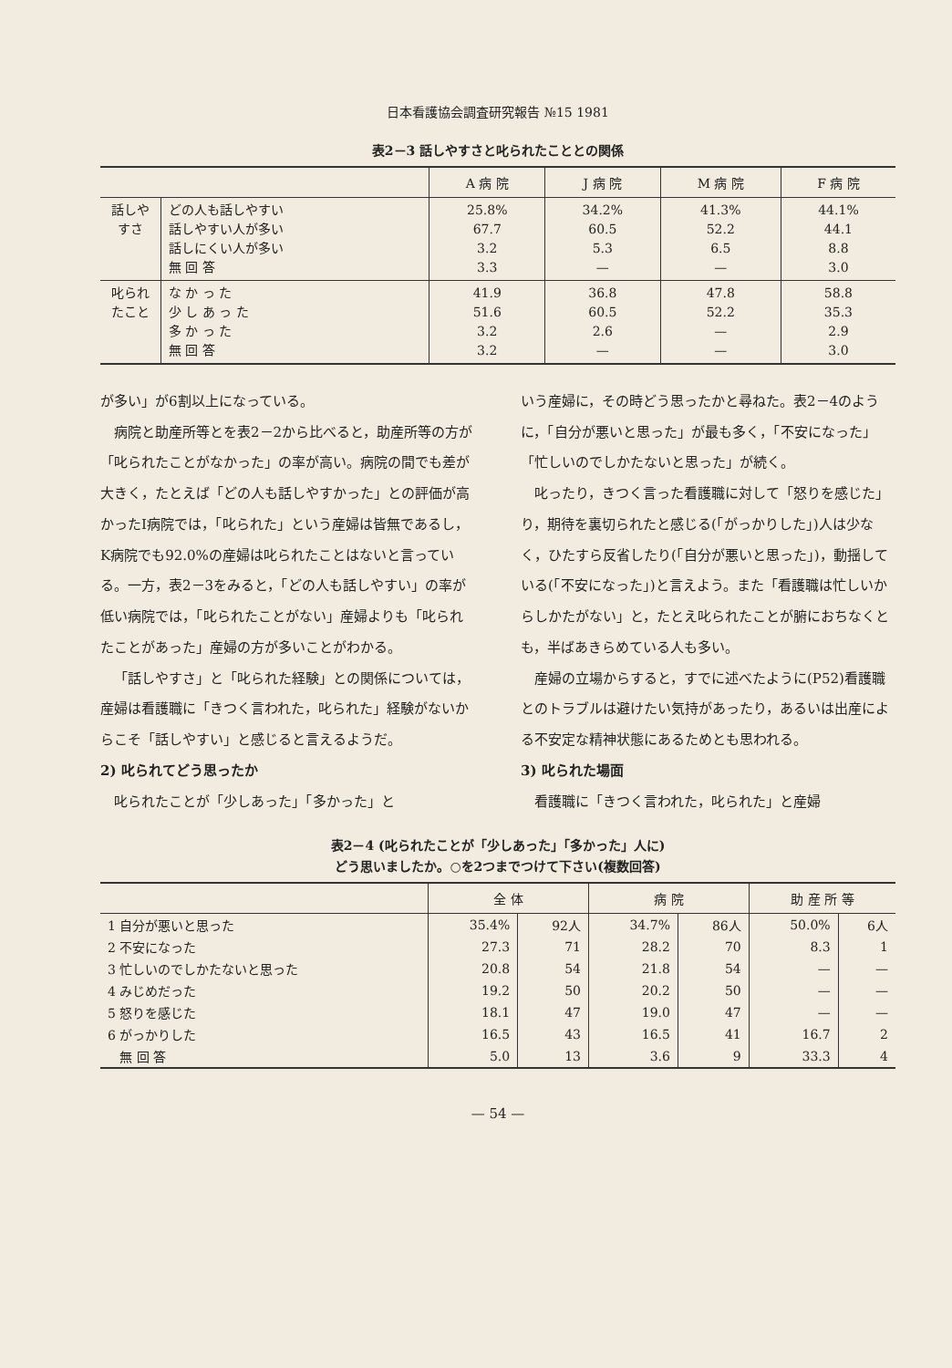日本看護協会調査研究報告 №15 1981
表2－3 話しやすさと叱られたこととの関係
| | | A 病 院 | J 病 院 | M 病 院 | F 病 院 |
| --- | --- | --- | --- | --- | --- |
| 話しやすさ | どの人も話しやすい 話しやすい人が多い 話しにくい人が多い 無 回 答 | 25.8% 67.7 3.2 3.3 | 34.2% 60.5 5.3 — | 41.3% 52.2 6.5 — | 44.1% 44.1 8.8 3.0 |
| 叱られたこと | な か っ た 少 し あ っ た 多 か っ た 無 回 答 | 41.9 51.6 3.2 3.2 | 36.8 60.5 2.6 — | 47.8 52.2 — — | 58.8 35.3 2.9 3.0 |
が多い」が6割以上になっている。
病院と助産所等とを表2－2から比べると，助産所等の方が「叱られたことがなかった」の率が高い。病院の間でも差が大きく，たとえば「どの人も話しやすかった」との評価が高かったI病院では，「叱られた」という産婦は皆無であるし，K病院でも92.0%の産婦は叱られたことはないと言っている。一方，表2－3をみると，「どの人も話しやすい」の率が低い病院では，「叱られたことがない」産婦よりも「叱られたことがあった」産婦の方が多いことがわかる。
「話しやすさ」と「叱られた経験」との関係については，産婦は看護職に「きつく言われた，叱られた」経験がないからこそ「話しやすい」と感じると言えるようだ。
2) 叱られてどう思ったか
叱られたことが「少しあった」「多かった」と
いう産婦に，その時どう思ったかと尋ねた。表2－4のように，「自分が悪いと思った」が最も多く，「不安になった」「忙しいのでしかたないと思った」が続く。
叱ったり，きつく言った看護職に対して「怒りを感じた」り，期待を裏切られたと感じる(「がっかりした」)人は少なく，ひたすら反省したり(「自分が悪いと思った」)，動揺している(「不安になった」)と言えよう。また「看護職は忙しいからしかたがない」と，たとえ叱られたことが腑におちなくとも，半ばあきらめている人も多い。
産婦の立場からすると，すでに述べたように(P52)看護職とのトラブルは避けたい気持があったり，あるいは出産による不安定な精神状態にあるためとも思われる。
3) 叱られた場面
看護職に「きつく言われた，叱られた」と産婦
表2－4 (叱られたことが「少しあった」「多かった」人に)
どう思いましたか。○を2つまでつけて下さい(複数回答)
| | 全 体 | | 病 院 | | 助 産 所 等 | |
| --- | --- | --- | --- | --- | --- | --- |
| 1 自分が悪いと思った | 35.4% | 92人 | 34.7% | 86人 | 50.0% | 6人 |
| 2 不安になった | 27.3 | 71 | 28.2 | 70 | 8.3 | 1 |
| 3 忙しいのでしかたないと思った | 20.8 | 54 | 21.8 | 54 | — | — |
| 4 みじめだった | 19.2 | 50 | 20.2 | 50 | — | — |
| 5 怒りを感じた | 18.1 | 47 | 19.0 | 47 | — | — |
| 6 がっかりした | 16.5 | 43 | 16.5 | 41 | 16.7 | 2 |
| 無 回 答 | 5.0 | 13 | 3.6 | 9 | 33.3 | 4 |
— 54 —